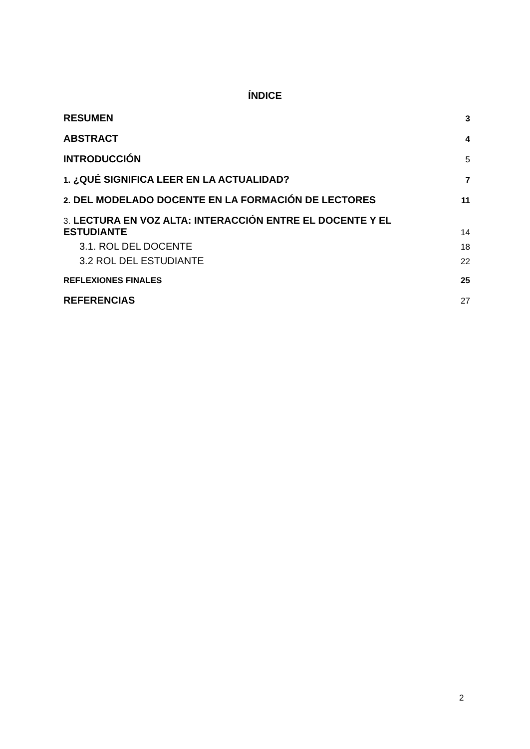ÍNDICE
RESUMEN 3
ABSTRACT 4
INTRODUCCIÓN 5
1. ¿QUÉ SIGNIFICA LEER EN LA ACTUALIDAD? 7
2. DEL MODELADO DOCENTE EN LA FORMACIÓN DE LECTORES 11
3. LECTURA EN VOZ ALTA: INTERACCIÓN ENTRE EL DOCENTE Y EL ESTUDIANTE 14
3.1. ROL DEL DOCENTE 18
3.2 ROL DEL ESTUDIANTE 22
REFLEXIONES FINALES 25
REFERENCIAS 27
2